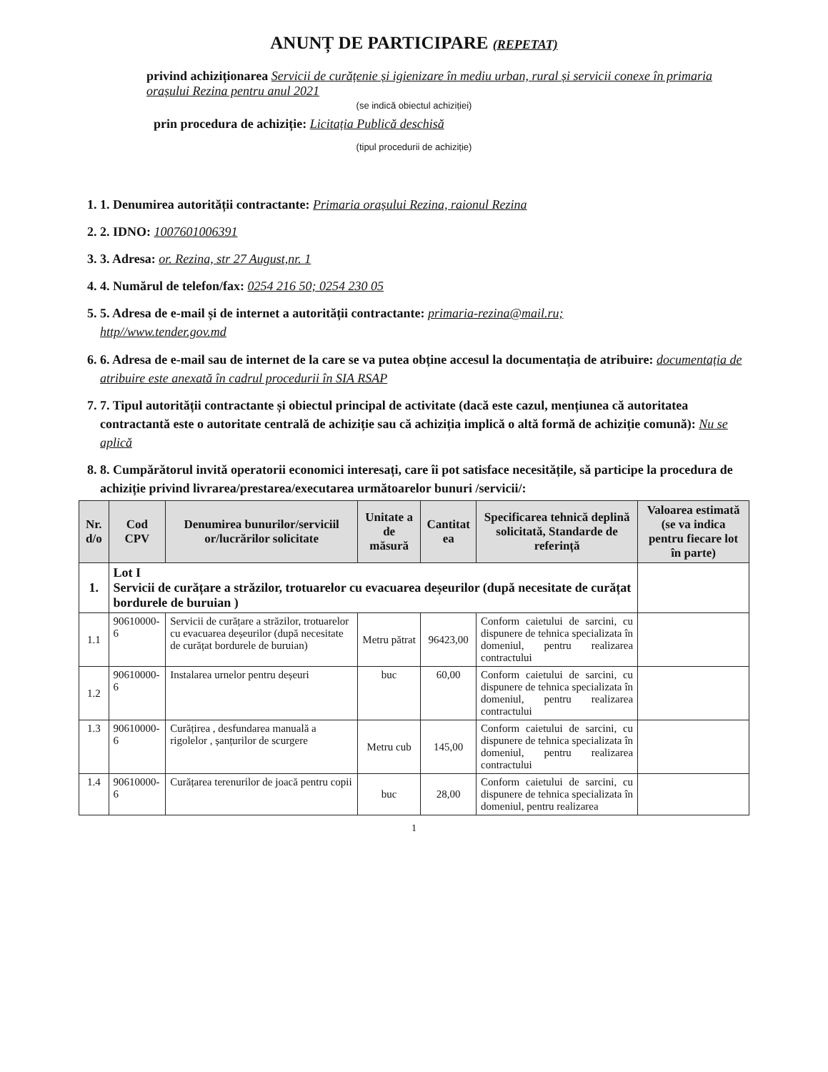ANUNȚ DE PARTICIPARE (REPETAT)
privind achiziționarea Servicii de curățenie și igienizare în mediu urban, rural și servicii conexe în primaria orașului Rezina pentru anul 2021
(se indică obiectul achiziției)
prin procedura de achiziție: Licitația Publică deschisă
(tipul procedurii de achiziție)
1. 1. Denumirea autorității contractante: Primaria orașului Rezina, raionul Rezina
2. 2. IDNO: 1007601006391
3. 3. Adresa: or. Rezina, str 27 August,nr. 1
4. 4. Numărul de telefon/fax: 0254 216 50; 0254 230 05
5. 5. Adresa de e-mail și de internet a autorității contractante: primaria-rezina@mail.ru;
http//www.tender.gov.md
6. 6. Adresa de e-mail sau de internet de la care se va putea obține accesul la documentația de atribuire: documentația de atribuire este anexată în cadrul procedurii în SIA RSAP
7. 7. Tipul autorității contractante și obiectul principal de activitate (dacă este cazul, mențiunea că autoritatea contractantă este o autoritate centrală de achiziție sau că achiziția implică o altă formă de achiziție comună): Nu se aplică
8. 8. Cumpărătorul invită operatorii economici interesați, care îi pot satisface necesitățile, să participe la procedura de achiziție privind livrarea/prestarea/executarea următoarelor bunuri /servicii/:
| Nr. d/o | Cod CPV | Denumirea bunurilor/serviciil or/lucrărilor solicitate | Unitate a de măsură | Cantitat ea | Specificarea tehnică deplină solicitată, Standarde de referință | Valoarea estimată (se va indica pentru fiecare lot în parte) |
| --- | --- | --- | --- | --- | --- | --- |
| 1. | Lot I Servicii de curățare a străzilor, trotuarelor cu evacuarea deșeurilor (după necesitate de curățat bordurele de buruian ) | | | | | |
| 1.1 | 90610000-6 | Servicii de curățare a străzilor, trotuarelor cu evacuarea deșeurilor (după necesitate de curățat bordurele de buruian) | Metru pătrat | 96423,00 | Conform caietului de sarcini, cu dispunere de tehnica specializata în domeniul, pentru realizarea contractului | |
| 1.2 | 90610000-6 | Instalarea urnelor pentru deșeuri | buc | 60,00 | Conform caietului de sarcini, cu dispunere de tehnica specializata în domeniul, pentru realizarea contractului | |
| 1.3 | 90610000-6 | Curățirea , desfundarea manuală a rigolelor , șanțurilor de scurgere | Metru cub | 145,00 | Conform caietului de sarcini, cu dispunere de tehnica specializata în domeniul, pentru realizarea contractului | |
| 1.4 | 90610000-6 | Curățarea terenurilor de joacă pentru copii | buc | 28,00 | Conform caietului de sarcini, cu dispunere de tehnica specializata în domeniul, pentru realizarea | |
1